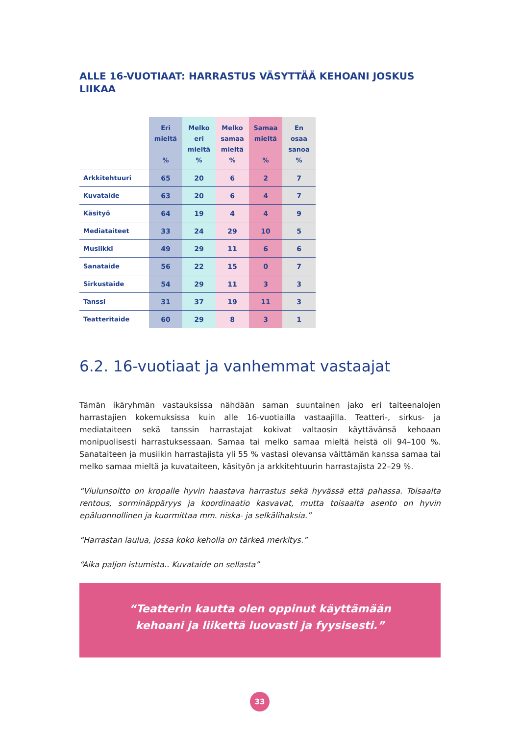ALLE 16-VUOTIAAT: HARRASTUS VÄSYTTÄÄ KEHOANI JOSKUS LIIKAA
| | Eri mieltä % | Melko eri mieltä % | Melko samaa mieltä % | Samaa mieltä % | En osaa sanoa % |
| --- | --- | --- | --- | --- | --- |
| Arkkitehtuuri | 65 | 20 | 6 | 2 | 7 |
| Kuvataide | 63 | 20 | 6 | 4 | 7 |
| Käsityö | 64 | 19 | 4 | 4 | 9 |
| Mediataiteet | 33 | 24 | 29 | 10 | 5 |
| Musiikki | 49 | 29 | 11 | 6 | 6 |
| Sanataide | 56 | 22 | 15 | 0 | 7 |
| Sirkustaide | 54 | 29 | 11 | 3 | 3 |
| Tanssi | 31 | 37 | 19 | 11 | 3 |
| Teatteritaide | 60 | 29 | 8 | 3 | 1 |
6.2. 16-vuotiaat ja vanhemmat vastaajat
Tämän ikäryhmän vastauksissa nähdään saman suuntainen jako eri taiteenalojen harrastajien kokemuksissa kuin alle 16-vuotiailla vastaajilla. Teatteri-, sirkus- ja mediataiteen sekä tanssin harrastajat kokivat valtaosin käyttävänsä kehoaan monipuolisesti harrastuksessaan. Samaa tai melko samaa mieltä heistä oli 94–100 %. Sanataiteen ja musiikin harrastajista yli 55 % vastasi olevansa väittämän kanssa samaa tai melko samaa mieltä ja kuvataiteen, käsityön ja arkkitehtuurin harrastajista 22–29 %.
“Viulunsoitto on kropalle hyvin haastava harrastus sekä hyvässä että pahassa. Toisaalta rentous, sorminäppäryys ja koordinaatio kasvavat, mutta toisaalta asento on hyvin epäluonnollinen ja kuormittaa mm. niska- ja selkälihaksia.”
“Harrastan laulua, jossa koko keholla on tärkeä merkitys.”
“Aika paljon istumista.. Kuvataide on sellasta”
“Teatterin kautta olen oppinut käyttämään
kehoani ja liikettä luovasti ja fyysisesti.”
33